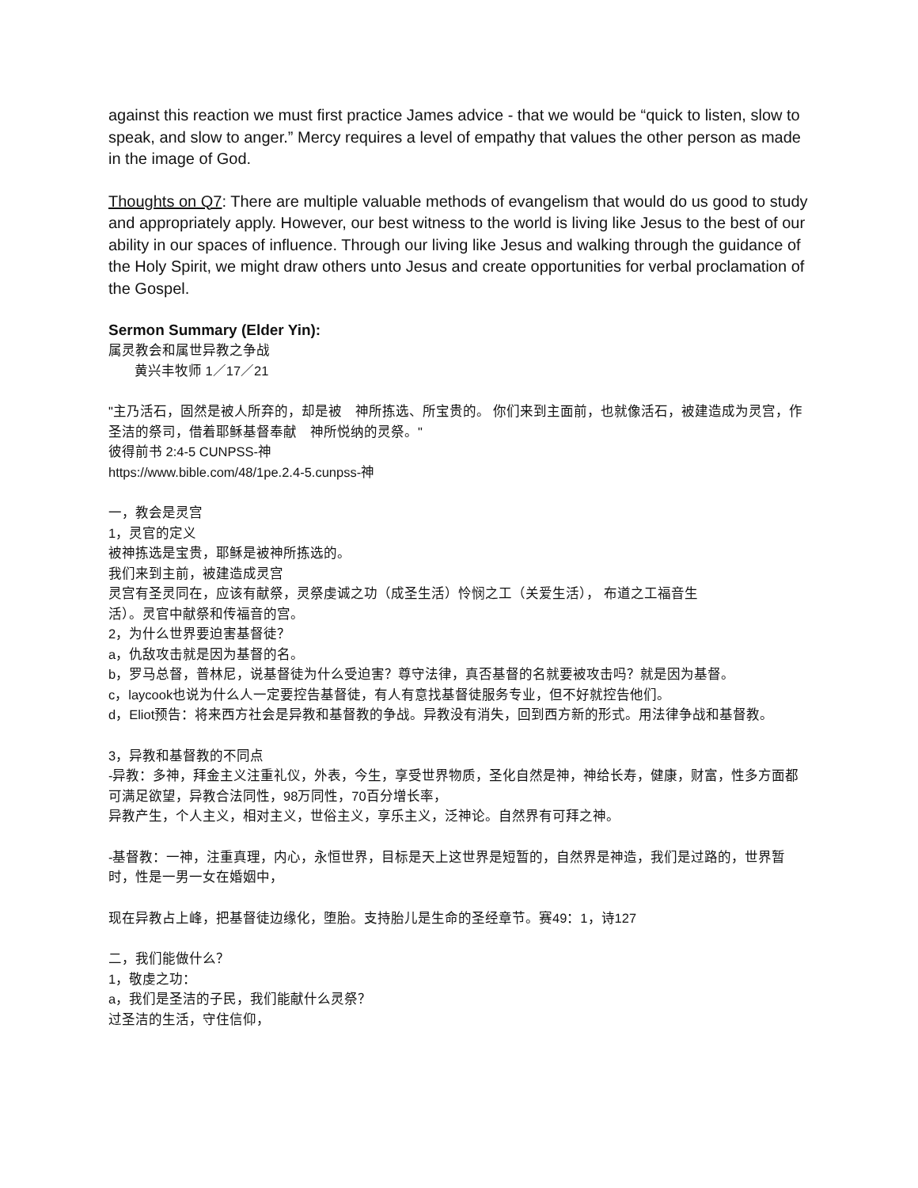against this reaction we must first practice James advice - that we would be “quick to listen, slow to speak, and slow to anger.” Mercy requires a level of empathy that values the other person as made in the image of God.
Thoughts on Q7: There are multiple valuable methods of evangelism that would do us good to study and appropriately apply. However, our best witness to the world is living like Jesus to the best of our ability in our spaces of influence. Through our living like Jesus and walking through the guidance of the Holy Spirit, we might draw others unto Jesus and create opportunities for verbal proclamation of the Gospel.
Sermon Summary (Elder Yin):
属灵教会和属世异教之争战
  黄兴丰牧师 1／17／21
"主乃活石，固然是被人所弃的，却是被　神所拣选、所宝贵的。 你们来到主面前，也就像活石，被建造成为灵宫，作圣洁的祭司，借着耶稣基督奉献　神所悦纳的灵祭。"
彼得前书 2:4-5 CUNPSS-神
https://www.bible.com/48/1pe.2.4-5.cunpss-神
一，教会是灵宫
1，灵官的定义
被神拣选是宝贵，耶稣是被神所拣选的。
我们来到主前，被建造成灵宫
灵宫有圣灵同在，应该有献祭，灵祭虔诚之功（成圣生活）怜悯之工（关爱生活）， 布道之工福音生
活）。灵官中献祭和传福音的宫。
2，为什么世界要迫害基督徒？
a，仇敌攻击就是因为基督的名。
b，罗马总督，普林尼，说基督徒为什么受迫害？尊守法律，真否基督的名就要被攻击吗？就是因为基督。
c，laycook也说为什么人一定要控告基督徒，有人有意找基督徒服务专业，但不好就控告他们。
d，Eliot预告：将来西方社会是异教和基督教的争战。异教没有消失，回到西方新的形式。用法律争战和基督教。
3，异教和基督教的不同点
-异教：多神，拜金主义注重礼仪，外表，今生，享受世界物质，圣化自然是神，神给长寿，健康，财富，性多方面都可满足欲望，异教合法同性，98万同性，70百分增长率，
异教产生，个人主义，相对主义，世俗主义，享乐主义，泛神论。自然界有可拜之神。
-基督教：一神，注重真理，内心，永恒世界，目标是天上这世界是短暂的，自然界是神造，我们是过路的，世界暂时，性是一男一女在婚姻中，
现在异教占上峰，把基督徒边缘化，堕胎。支持胎儿是生命的圣经章节。赛49：1，诗127
二，我们能做什么？
1，敬虔之功：
a，我们是圣洁的子民，我们能献什么灵祭？
过圣洁的生活，守住信仰，